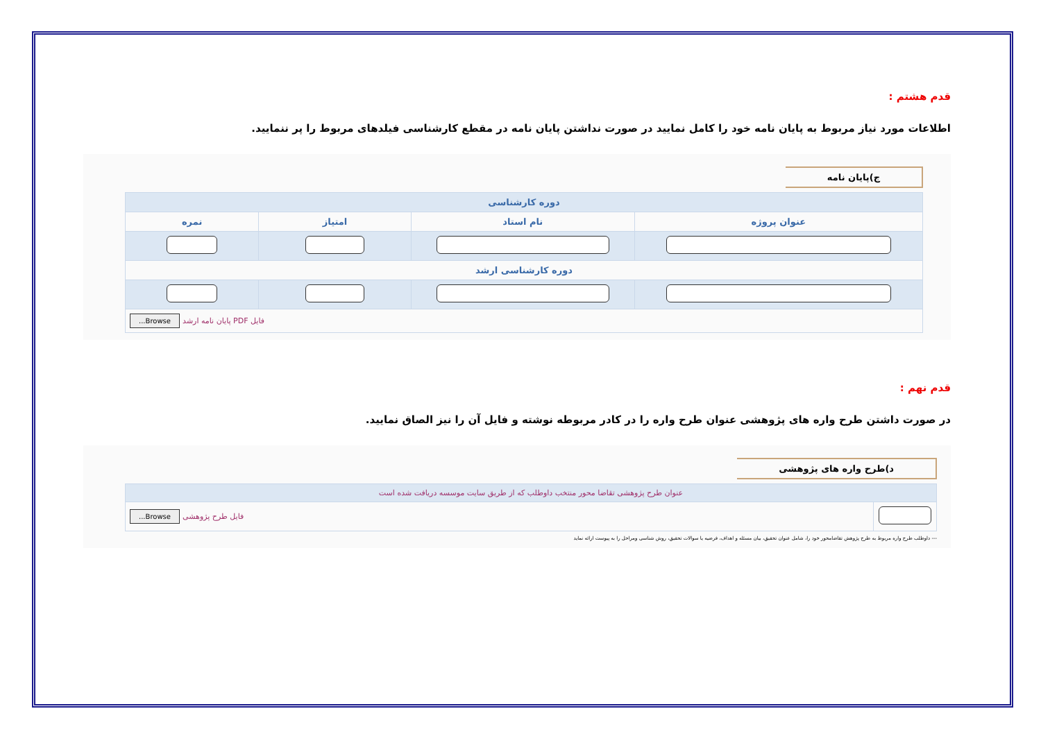قدم هشتم :
اطلاعات مورد نیاز مربوط به پایان نامه خود را کامل نمایید در صورت نداشتن پایان نامه در مقطع کارشناسی فیلدهای مربوط را پر ننمایید.
ج)پایان نامه
| دوره کارشناسی | | | |
| --- | --- | --- | --- |
| عنوان پروژه | نام استاد | امتیاز | نمره |
| دوره کارشناسی ارشد | | | |
| فایل PDF پایان نامه ارشد Browse... | | | |
قدم نهم :
در صورت داشتن طرح واره های پژوهشی عنوان طرح واره را در کادر مربوطه نوشته و فایل آن را نیز الصاق نمایید.
د)طرح واره های پژوهشی
| عنوان طرح پژوهشی تقاضا محور منتخب داوطلب که از طریق سایت موسسه دریافت شده است | |
| --- | --- |
| | فایل طرح پژوهشی Browse... |
--- داوطلب طرح واره مربوط به طرح پژوهش تقاضامحور خود را، شامل عنوان تحقیق، بیان مسئله و اهداف، فرضیه یا سوالات تحقیق، روش شناسی ومراحل را به پیوست ارائه نماید